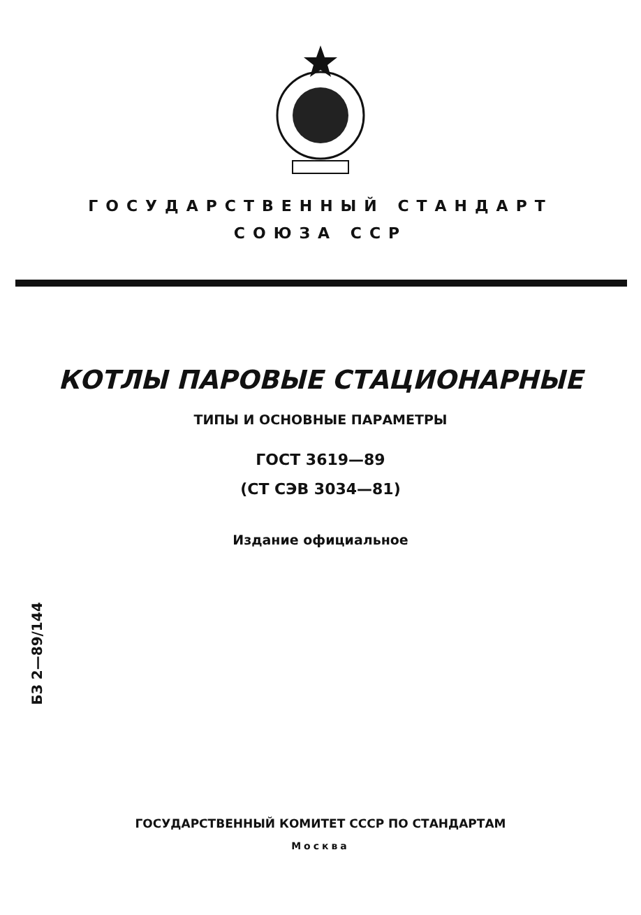ГОСУДАРСТВЕННЫЙ СТАНДАРТ
СОЮЗА ССР
КОТЛЫ ПАРОВЫЕ СТАЦИОНАРНЫЕ
ТИПЫ И ОСНОВНЫЕ ПАРАМЕТРЫ
ГОСТ 3619—89
(СТ СЭВ 3034—81)
Издание официальное
БЗ 2—89/144
ГОСУДАРСТВЕННЫЙ КОМИТЕТ СССР ПО СТАНДАРТАМ
Москва